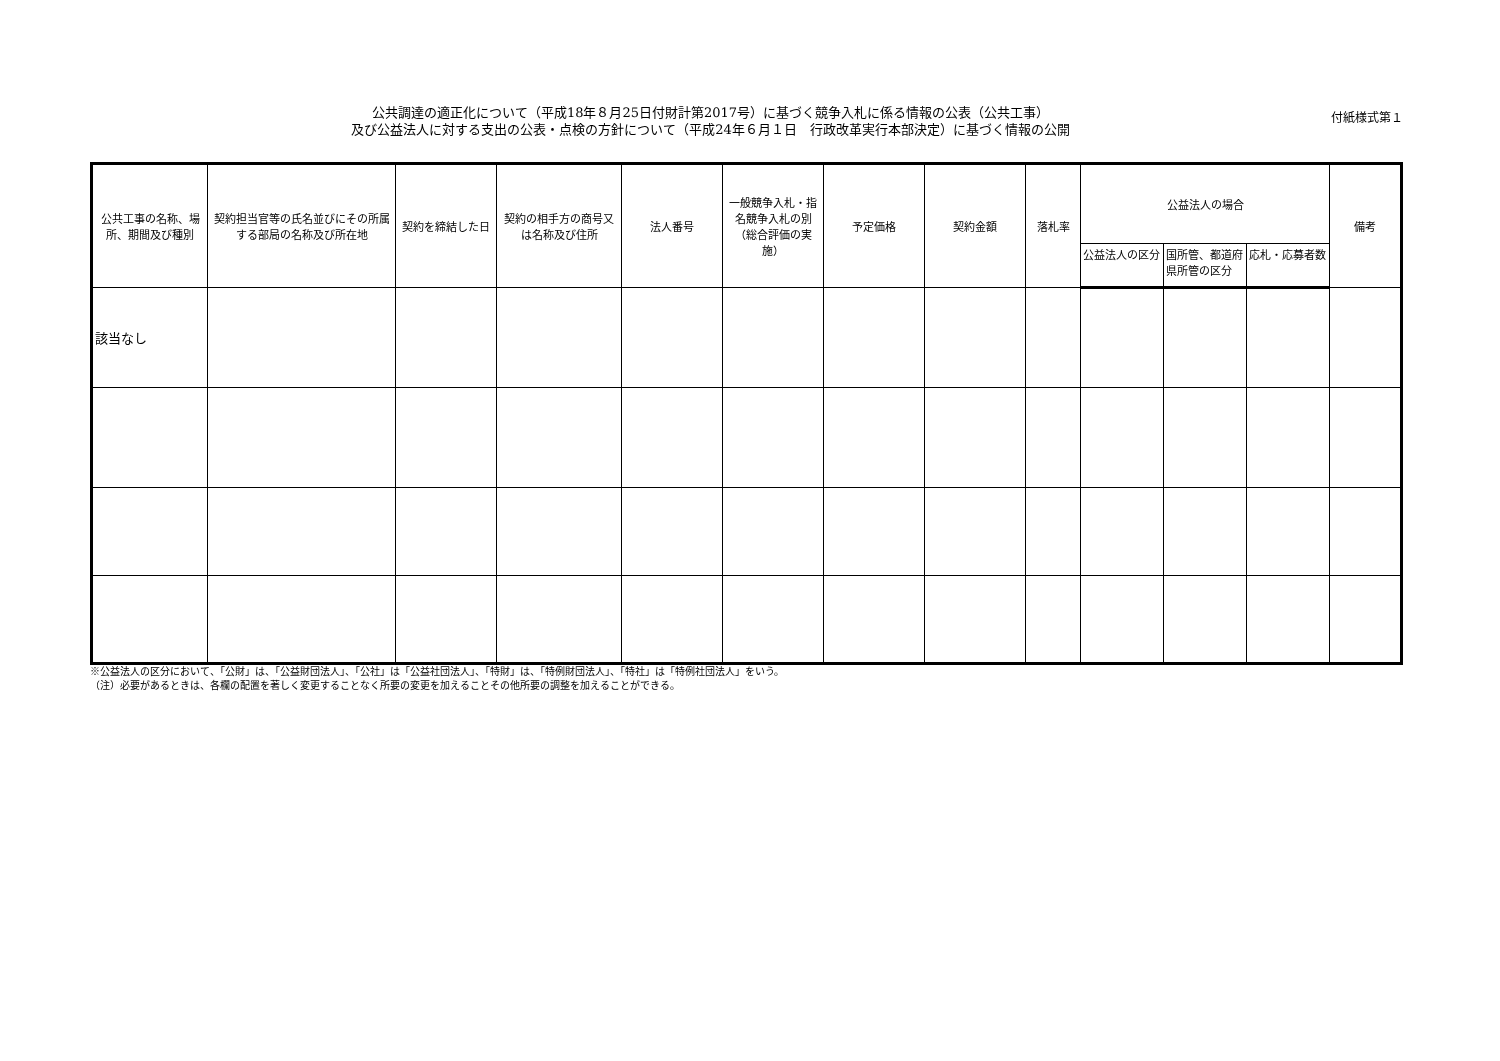公共調達の適正化について（平成18年８月25日付財計第2017号）に基づく競争入札に係る情報の公表（公共工事）
及び公益法人に対する支出の公表・点検の方針について（平成24年６月１日　行政改革実行本部決定）に基づく情報の公開
付紙様式第１
| 公共工事の名称、場所、期間及び種別 | 契約担当官等の氏名並びにその所属する部局の名称及び所在地 | 契約を締結した日 | 契約の相手方の商号又は名称及び住所 | 法人番号 | 一般競争入札・指名競争入札の別（総合評価の実施） | 予定価格 | 契約金額 | 落札率 | 公益法人の場合 | | | 備考 |
| --- | --- | --- | --- | --- | --- | --- | --- | --- | --- | --- | --- | --- |
| | | | | | | | | | 公益法人の区分 | 国所管、都道府県所管の区分 | 応札・応募者数 | |
| 該当なし | | | | | | | | | | | | |
※公益法人の区分において、「公財」は、「公益財団法人」、「公社」は「公益社団法人」、「特財」は、「特例財団法人」、「特社」は「特例社団法人」をいう。
（注）必要があるときは、各欄の配置を著しく変更することなく所要の変更を加えることその他所要の調整を加えることができる。